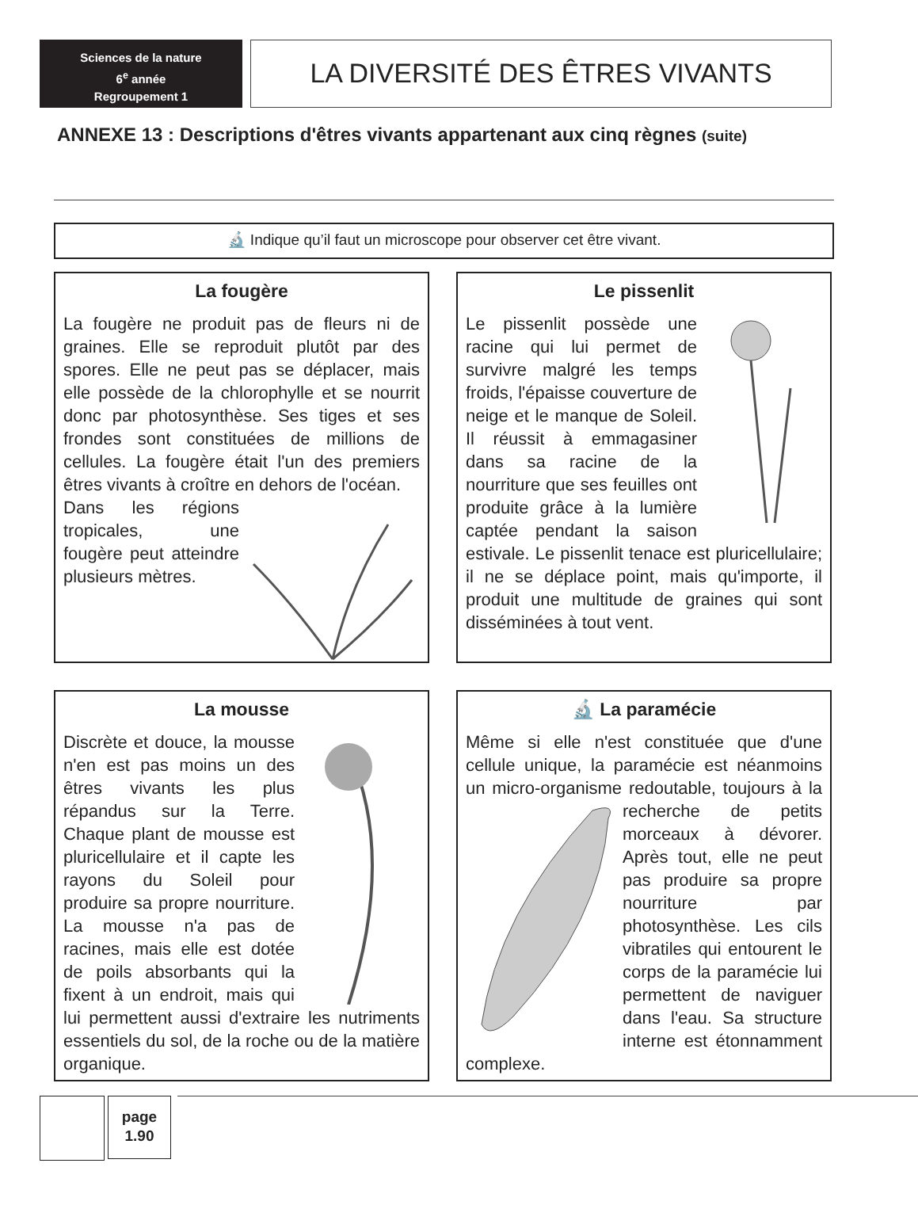Sciences de la nature
6<sup>e</sup> année
Regroupement 1
LA DIVERSITÉ DES ÊTRES VIVANTS
ANNEXE 13 : Descriptions d'êtres vivants appartenant aux cinq règnes (suite)
🔬 Indique qu’il faut un microscope pour observer cet être vivant.
La fougère
La fougère ne produit pas de fleurs ni de graines. Elle se reproduit plutôt par des spores. Elle ne peut pas se déplacer, mais elle possède de la chlorophylle et se nourrit donc par photosynthèse. Ses tiges et ses frondes sont constituées de millions de cellules. La fougère était l'un des premiers êtres vivants à croître en dehors de l'océan.
Dans les régions tropicales, une fougère peut atteindre plusieurs mètres.
Le pissenlit
Le pissenlit possède une racine qui lui permet de survivre malgré les temps froids, l'épaisse couverture de neige et le manque de Soleil. Il réussit à emmagasiner dans sa racine de la nourriture que ses feuilles ont produite grâce à la lumière captée pendant la saison estivale. Le pissenlit tenace est pluricellulaire; il ne se déplace point, mais qu'importe, il produit une multitude de graines qui sont disséminées à tout vent.
La mousse
Discrète et douce, la mousse n'en est pas moins un des êtres vivants les plus répandus sur la Terre. Chaque plant de mousse est pluricellulaire et il capte les rayons du Soleil pour produire sa propre nourriture. La mousse n'a pas de racines, mais elle est dotée de poils absorbants qui la fixent à un endroit, mais qui lui permettent aussi d'extraire les nutriments essentiels du sol, de la roche ou de la matière organique.
🔬 La paramécie
Même si elle n'est constituée que d'une cellule unique, la paramécie est néanmoins un micro-organisme redoutable, toujours à la recherche de petits morceaux à dévorer. Après tout, elle ne peut pas produire sa propre nourriture par photosynthèse. Les cils vibratiles qui entourent le corps de la paramécie lui permettent de naviguer dans l'eau. Sa structure interne est étonnamment complexe.
page
1.90